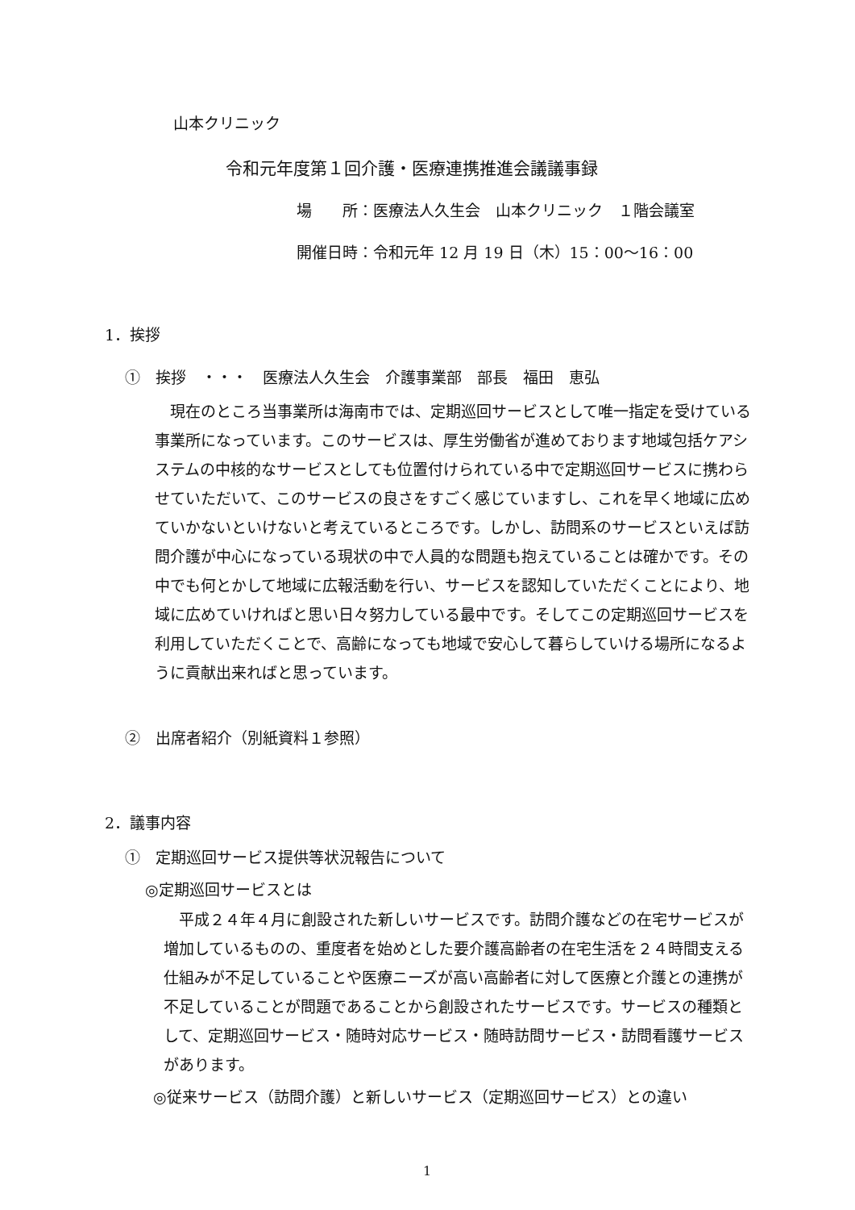山本クリニック
令和元年度第１回介護・医療連携推進会議議事録
場　　所：医療法人久生会　山本クリニック　１階会議室
開催日時：令和元年 12 月 19 日（木）15：00～16：00
1．挨拶
①　挨拶　・・・　医療法人久生会　介護事業部　部長　福田　恵弘
現在のところ当事業所は海南市では、定期巡回サービスとして唯一指定を受けている事業所になっています。このサービスは、厚生労働省が進めております地域包括ケアシステムの中核的なサービスとしても位置付けられている中で定期巡回サービスに携わらせていただいて、このサービスの良さをすごく感じていますし、これを早く地域に広めていかないといけないと考えているところです。しかし、訪問系のサービスといえば訪問介護が中心になっている現状の中で人員的な問題も抱えていることは確かです。その中でも何とかして地域に広報活動を行い、サービスを認知していただくことにより、地域に広めていければと思い日々努力している最中です。そしてこの定期巡回サービスを利用していただくことで、高齢になっても地域で安心して暮らしていける場所になるように貢献出来ればと思っています。
②　出席者紹介（別紙資料１参照）
2．議事内容
①　定期巡回サービス提供等状況報告について
◎定期巡回サービスとは
平成２４年４月に創設された新しいサービスです。訪問介護などの在宅サービスが増加しているものの、重度者を始めとした要介護高齢者の在宅生活を２４時間支える仕組みが不足していることや医療ニーズが高い高齢者に対して医療と介護との連携が不足していることが問題であることから創設されたサービスです。サービスの種類として、定期巡回サービス・随時対応サービス・随時訪問サービス・訪問看護サービスがあります。
◎従来サービス（訪問介護）と新しいサービス（定期巡回サービス）との違い
1